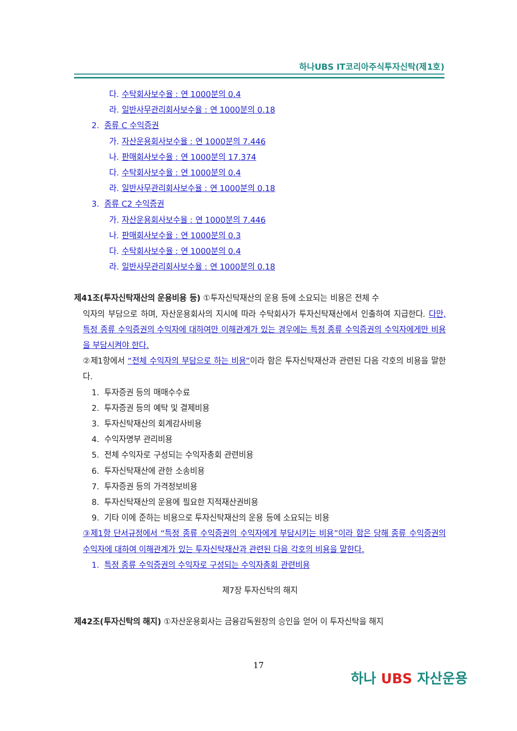하나UBS IT코리아주식투자신탁(제1호)
다. 수탁회사보수율 : 연 1000분의 0.4
라. 일반사무관리회사보수율 : 연 1000분의 0.18
2. 종류 C 수익증권
가. 자산운용회사보수율 : 연 1000분의 7.446
나. 판매회사보수율 : 연 1000분의 17.374
다. 수탁회사보수율 : 연 1000분의 0.4
라. 일반사무관리회사보수율 : 연 1000분의 0.18
3. 종류 C2 수익증권
가. 자산운용회사보수율 : 연 1000분의 7.446
나. 판매회사보수율 : 연 1000분의 0.3
다. 수탁회사보수율 : 연 1000분의 0.4
라. 일반사무관리회사보수율 : 연 1000분의 0.18
제41조(투자신탁재산의 운용비용 등) ①투자신탁재산의 운용 등에 소요되는 비용은 전체 수
익자의 부담으로 하며, 자산운용회사의 지시에 따라 수탁회사가 투자신탁재산에서 인출하여 지급한다. 다만, 특정 종류 수익증권의 수익자에 대하여만 이해관계가 있는 경우에는 특정 종류 수익증권의 수익자에게만 비용을 부담시켜야 한다.
②제1항에서 “전체 수익자의 부담으로 하는 비용”이라 함은 투자신탁재산과 관련된 다음 각호의 비용을 말한다.
1. 투자증권 등의 매매수수료
2. 투자증권 등의 예탁 및 결제비용
3. 투자신탁재산의 회계감사비용
4. 수익자명부 관리비용
5. 전체 수익자로 구성되는 수익자총회 관련비용
6. 투자신탁재산에 관한 소송비용
7. 투자증권 등의 가격정보비용
8. 투자신탁재산의 운용에 필요한 지적재산권비용
9. 기타 이에 준하는 비용으로 투자신탁재산의 운용 등에 소요되는 비용
③제1항 단서규정에서 “특정 종류 수익증권의 수익자에게 부담시키는 비용”이라 함은 당해 종류 수익증권의 수익자에 대하여 이해관계가 있는 투자신탁재산과 관련된 다음 각호의 비용을 말한다.
1. 특정 종류 수익증권의 수익자로 구성되는 수익자총회 관련비용
제7장 투자신탁의 해지
제42조(투자신탁의 해지) ①자산운용회사는 금융감독원장의 승인을 얻어 이 투자신탁을 해지
17
하나 UBS 자산운용